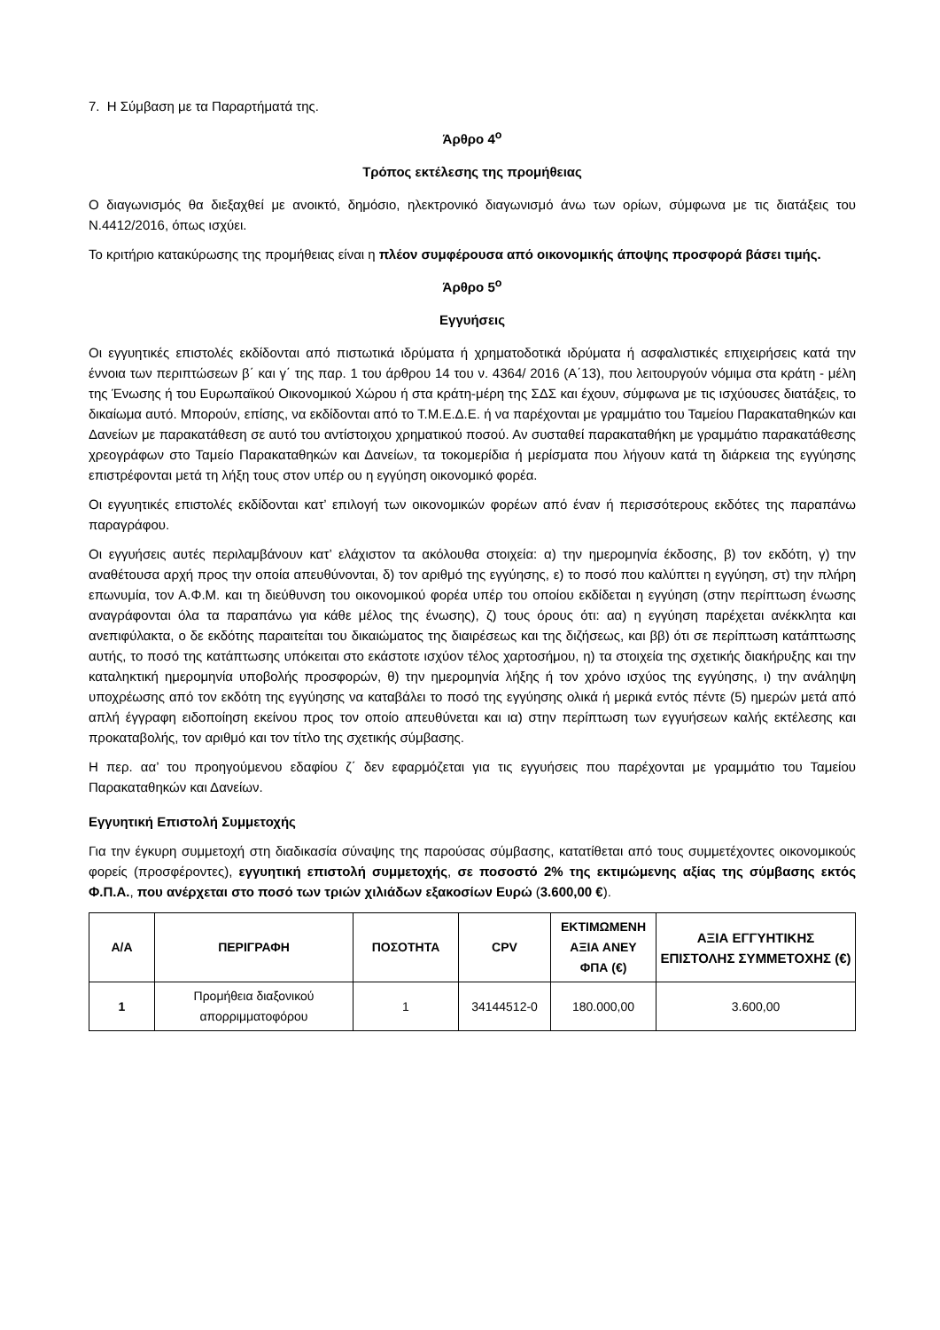7. Η Σύμβαση με τα Παραρτήματά της.
Άρθρο 4<sup>ο</sup>
Τρόπος εκτέλεσης της προμήθειας
Ο διαγωνισμός θα διεξαχθεί με ανοικτό, δημόσιο, ηλεκτρονικό διαγωνισμό άνω των ορίων, σύμφωνα με τις διατάξεις του Ν.4412/2016, όπως ισχύει.
Το κριτήριο κατακύρωσης της προμήθειας είναι η πλέον συμφέρουσα από οικονομικής άποψης προσφορά βάσει τιμής.
Άρθρο 5<sup>ο</sup>
Εγγυήσεις
Οι εγγυητικές επιστολές εκδίδονται από πιστωτικά ιδρύματα ή χρηματοδοτικά ιδρύματα ή ασφαλιστικές επιχειρήσεις κατά την έννοια των περιπτώσεων β΄ και γ΄ της παρ. 1 του άρθρου 14 του ν. 4364/ 2016 (Α΄13), που λειτουργούν νόμιμα στα κράτη - μέλη της Ένωσης ή του Ευρωπαϊκού Οικονομικού Χώρου ή στα κράτη-μέρη της ΣΔΣ και έχουν, σύμφωνα με τις ισχύουσες διατάξεις, το δικαίωμα αυτό. Μπορούν, επίσης, να εκδίδονται από το Τ.Μ.Ε.Δ.Ε. ή να παρέχονται με γραμμάτιο του Ταμείου Παρακαταθηκών και Δανείων με παρακατάθεση σε αυτό του αντίστοιχου χρηματικού ποσού. Αν συσταθεί παρακαταθήκη με γραμμάτιο παρακατάθεσης χρεογράφων στο Ταμείο Παρακαταθηκών και Δανείων, τα τοκομερίδια ή μερίσματα που λήγουν κατά τη διάρκεια της εγγύησης επιστρέφονται μετά τη λήξη τους στον υπέρ ου η εγγύηση οικονομικό φορέα.
Οι εγγυητικές επιστολές εκδίδονται κατ’ επιλογή των οικονομικών φορέων από έναν ή περισσότερους εκδότες της παραπάνω παραγράφου.
Οι εγγυήσεις αυτές περιλαμβάνουν κατ’ ελάχιστον τα ακόλουθα στοιχεία: α) την ημερομηνία έκδοσης, β) τον εκδότη, γ) την αναθέτουσα αρχή προς την οποία απευθύνονται, δ) τον αριθμό της εγγύησης, ε) το ποσό που καλύπτει η εγγύηση, στ) την πλήρη επωνυμία, τον Α.Φ.Μ. και τη διεύθυνση του οικονομικού φορέα υπέρ του οποίου εκδίδεται η εγγύηση (στην περίπτωση ένωσης αναγράφονται όλα τα παραπάνω για κάθε μέλος της ένωσης), ζ) τους όρους ότι: αα) η εγγύηση παρέχεται ανέκκλητα και ανεπιφύλακτα, ο δε εκδότης παραιτείται του δικαιώματος της διαιρέσεως και της διζήσεως, και ββ) ότι σε περίπτωση κατάπτωσης αυτής, το ποσό της κατάπτωσης υπόκειται στο εκάστοτε ισχύον τέλος χαρτοσήμου, η) τα στοιχεία της σχετικής διακήρυξης και την καταληκτική ημερομηνία υποβολής προσφορών, θ) την ημερομηνία λήξης ή τον χρόνο ισχύος της εγγύησης, ι) την ανάληψη υποχρέωσης από τον εκδότη της εγγύησης να καταβάλει το ποσό της εγγύησης ολικά ή μερικά εντός πέντε (5) ημερών μετά από απλή έγγραφη ειδοποίηση εκείνου προς τον οποίο απευθύνεται και ια) στην περίπτωση των εγγυήσεων καλής εκτέλεσης και προκαταβολής, τον αριθμό και τον τίτλο της σχετικής σύμβασης.
Η περ. αα’ του προηγούμενου εδαφίου ζ΄ δεν εφαρμόζεται για τις εγγυήσεις που παρέχονται με γραμμάτιο του Ταμείου Παρακαταθηκών και Δανείων.
Εγγυητική Επιστολή Συμμετοχής
Για την έγκυρη συμμετοχή στη διαδικασία σύναψης της παρούσας σύμβασης, κατατίθεται από τους συμμετέχοντες οικονομικούς φορείς (προσφέροντες), εγγυητική επιστολή συμμετοχής, σε ποσοστό 2% της εκτιμώμενης αξίας της σύμβασης εκτός Φ.Π.Α., που ανέρχεται στο ποσό των τριών χιλιάδων εξακοσίων Ευρώ (3.600,00 €).
| Α/Α | ΠΕΡΙΓΡΑΦΗ | ΠΟΣΟΤΗΤΑ | CPV | ΕΚΤΙΜΩΜΕΝΗ ΑΞΙΑ ΑΝΕΥ ΦΠΑ (€) | ΑΞΙΑ ΕΓΓΥΗΤΙΚΗΣ ΕΠΙΣΤΟΛΗΣ ΣΥΜΜΕΤΟΧΗΣ (€) |
| --- | --- | --- | --- | --- | --- |
| 1 | Προμήθεια διαξονικού απορριμματοφόρου | 1 | 34144512-0 | 180.000,00 | 3.600,00 |